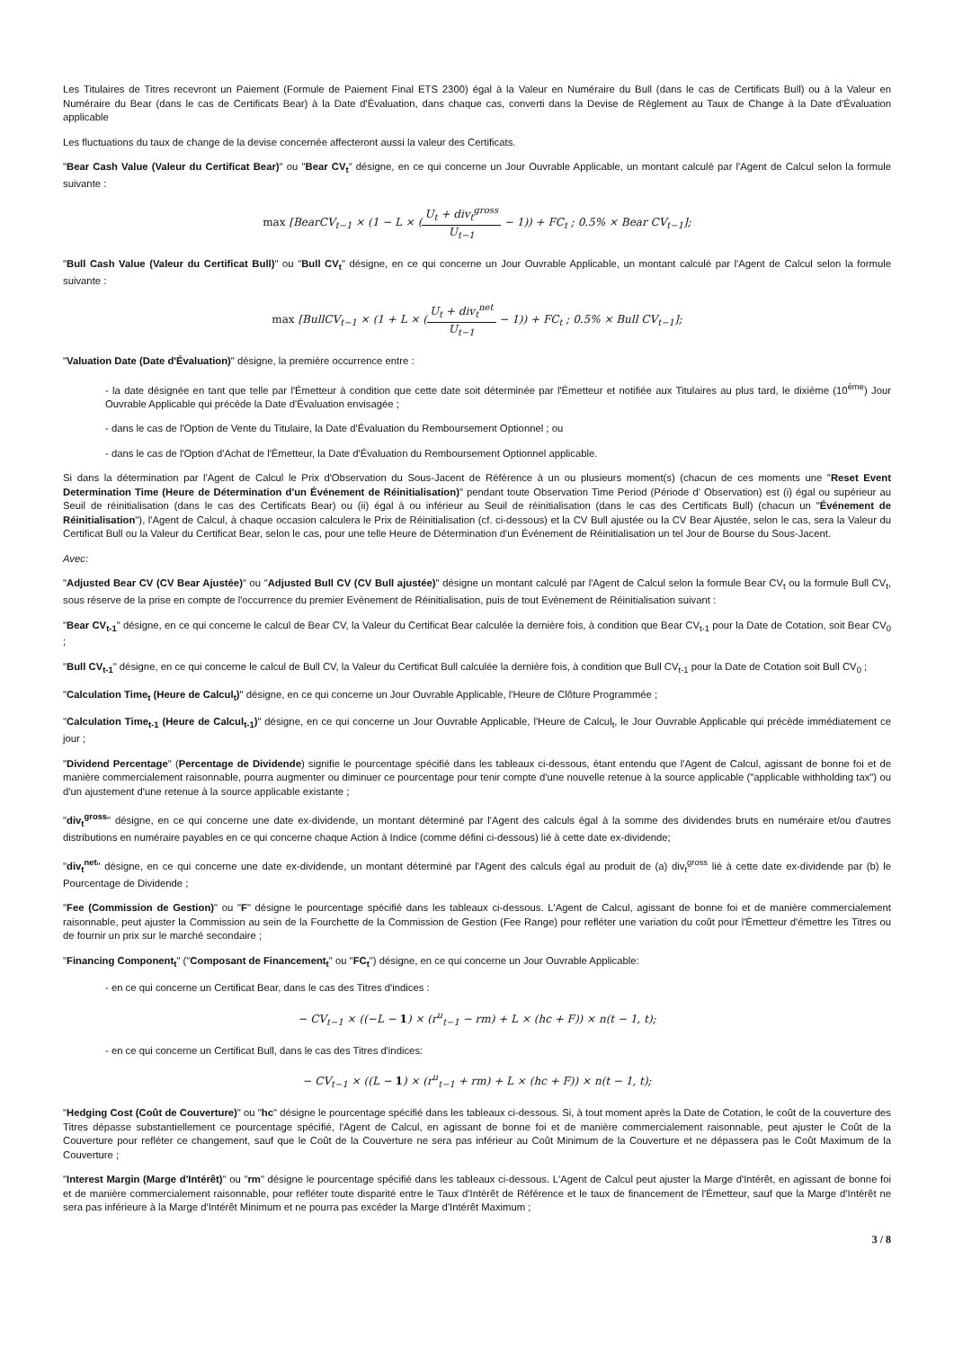Les Titulaires de Titres recevront un Paiement (Formule de Paiement Final ETS 2300) égal à la Valeur en Numéraire du Bull (dans le cas de Certificats Bull) ou à la Valeur en Numéraire du Bear (dans le cas de Certificats Bear) à la Date d'Évaluation, dans chaque cas, converti dans la Devise de Règlement au Taux de Change à la Date d'Évaluation applicable
Les fluctuations du taux de change de la devise concernée affecteront aussi la valeur des Certificats.
"Bear Cash Value (Valeur du Certificat Bear)" ou "Bear CV<sub>t</sub>" désigne, en ce qui concerne un Jour Ouvrable Applicable, un montant calculé par l'Agent de Calcul selon la formule suivante :
max [BearCV<sub>t−1</sub> × (1 − L × (U<sub>t</sub> + div<sub>t</sub><sup>gross</sup> U<sub>t−1</sub> − 1)) + FC<sub>t</sub> ; 0.5% × Bear CV<sub>t−1</sub>];
"Bull Cash Value (Valeur du Certificat Bull)" ou "Bull CV<sub>t</sub>" désigne, en ce qui concerne un Jour Ouvrable Applicable, un montant calculé par l'Agent de Calcul selon la formule suivante :
max [BullCV<sub>t−1</sub> × (1 + L × (U<sub>t</sub> + div<sub>t</sub><sup>net</sup> U<sub>t−1</sub> − 1)) + FC<sub>t</sub> ; 0.5% × Bull CV<sub>t−1</sub>];
"Valuation Date (Date d'Évaluation)" désigne, la première occurrence entre :
- la date désignée en tant que telle par l'Émetteur à condition que cette date soit déterminée par l'Émetteur et notifiée aux Titulaires au plus tard, le dixième (10<sup>ème</sup>) Jour Ouvrable Applicable qui précède la Date d'Évaluation envisagée ;
- dans le cas de l'Option de Vente du Titulaire, la Date d'Évaluation du Remboursement Optionnel ; ou
- dans le cas de l'Option d'Achat de l'Émetteur, la Date d'Évaluation du Remboursement Optionnel applicable.
Si dans la détermination par l'Agent de Calcul le Prix d'Observation du Sous-Jacent de Référence à un ou plusieurs moment(s) (chacun de ces moments une "Reset Event Determination Time (Heure de Détermination d'un Événement de Réinitialisation)" pendant toute Observation Time Period (Période d' Observation) est (i) égal ou supérieur au Seuil de réinitialisation (dans le cas des Certificats Bear) ou (ii) égal à ou inférieur au Seuil de réinitialisation (dans le cas des Certificats Bull) (chacun un "Événement de Réinitialisation"), l'Agent de Calcul, à chaque occasion calculera le Prix de Réinitialisation (cf. ci-dessous) et la CV Bull ajustée ou la CV Bear Ajustée, selon le cas, sera la Valeur du Certificat Bull ou la Valeur du Certificat Bear, selon le cas, pour une telle Heure de Détermination d'un Événement de Réinitialisation un tel Jour de Bourse du Sous-Jacent.
Avec:
"Adjusted Bear CV (CV Bear Ajustée)" ou "Adjusted Bull CV (CV Bull ajustée)" désigne un montant calculé par l'Agent de Calcul selon la formule Bear CV<sub>t</sub> ou la formule Bull CV<sub>t</sub>, sous réserve de la prise en compte de l'occurrence du premier Evènement de Réinitialisation, puis de tout Evènement de Réinitialisation suivant :
"Bear CV<sub>t-1</sub>" désigne, en ce qui concerne le calcul de Bear CV, la Valeur du Certificat Bear calculée la dernière fois, à condition que Bear CV<sub>t-1</sub> pour la Date de Cotation, soit Bear CV<sub>0</sub> ;
"Bull CV<sub>t-1</sub>" désigne, en ce qui concerne le calcul de Bull CV, la Valeur du Certificat Bull calculée la dernière fois, à condition que Bull CV<sub>t-1</sub> pour la Date de Cotation soit Bull CV<sub>0</sub> ;
"Calculation Time<sub>t</sub> (Heure de Calcul<sub>t</sub>)" désigne, en ce qui concerne un Jour Ouvrable Applicable, l'Heure de Clôture Programmée ;
"Calculation Time<sub>t-1</sub> (Heure de Calcul<sub>t-1</sub>)" désigne, en ce qui concerne un Jour Ouvrable Applicable, l'Heure de Calcul<sub>t</sub>, le Jour Ouvrable Applicable qui précède immédiatement ce jour ;
"Dividend Percentage" (Percentage de Dividende) signifie le pourcentage spécifié dans les tableaux ci-dessous, étant entendu que l'Agent de Calcul, agissant de bonne foi et de manière commercialement raisonnable, pourra augmenter ou diminuer ce pourcentage pour tenir compte d'une nouvelle retenue à la source applicable ("applicable withholding tax") ou d'un ajustement d'une retenue à la source applicable existante ;
"div<sub>t</sub><sup>gross</sup>" désigne, en ce qui concerne une date ex-dividende, un montant déterminé par l'Agent des calculs égal à la somme des dividendes bruts en numéraire et/ou d'autres distributions en numéraire payables en ce qui concerne chaque Action à Indice (comme défini ci-dessous) lié à cette date ex-dividende;
"div<sub>t</sub><sup>net</sup>" désigne, en ce qui concerne une date ex-dividende, un montant déterminé par l'Agent des calculs égal au produit de (a) div<sub>t</sub><sup>gross</sup> lié à cette date ex-dividende par (b) le Pourcentage de Dividende ;
"Fee (Commission de Gestion)" ou "F" désigne le pourcentage spécifié dans les tableaux ci-dessous. L'Agent de Calcul, agissant de bonne foi et de manière commercialement raisonnable, peut ajuster la Commission au sein de la Fourchette de la Commission de Gestion (Fee Range) pour refléter une variation du coût pour l'Émetteur d'émettre les Titres ou de fournir un prix sur le marché secondaire ;
"Financing Component<sub>t</sub>" ("Composant de Financement<sub>t</sub>" ou "FC<sub>t</sub>") désigne, en ce qui concerne un Jour Ouvrable Applicable:
- en ce qui concerne un Certificat Bear, dans le cas des Titres d'indices :
− CV<sub>t−1</sub> × ((−L − 1) × (r<sup>u</sup><sub>t−1</sub> − rm) + L × (hc + F)) × n(t − 1, t);
- en ce qui concerne un Certificat Bull, dans le cas des Titres d'indices:
− CV<sub>t−1</sub> × ((L − 1) × (r<sup>u</sup><sub>t−1</sub> + rm) + L × (hc + F)) × n(t − 1, t);
"Hedging Cost (Coût de Couverture)" ou "hc" désigne le pourcentage spécifié dans les tableaux ci-dessous. Si, à tout moment après la Date de Cotation, le coût de la couverture des Titres dépasse substantiellement ce pourcentage spécifié, l'Agent de Calcul, en agissant de bonne foi et de manière commercialement raisonnable, peut ajuster le Coût de la Couverture pour refléter ce changement, sauf que le Coût de la Couverture ne sera pas inférieur au Coût Minimum de la Couverture et ne dépassera pas le Coût Maximum de la Couverture ;
"Interest Margin (Marge d'Intérêt)" ou "rm" désigne le pourcentage spécifié dans les tableaux ci-dessous. L'Agent de Calcul peut ajuster la Marge d'Intérêt, en agissant de bonne foi et de manière commercialement raisonnable, pour refléter toute disparité entre le Taux d'Intérêt de Référence et le taux de financement de l'Émetteur, sauf que la Marge d'Intérêt ne sera pas inférieure à la Marge d'Intérêt Minimum et ne pourra pas excéder la Marge d'Intérêt Maximum ;
3 / 8